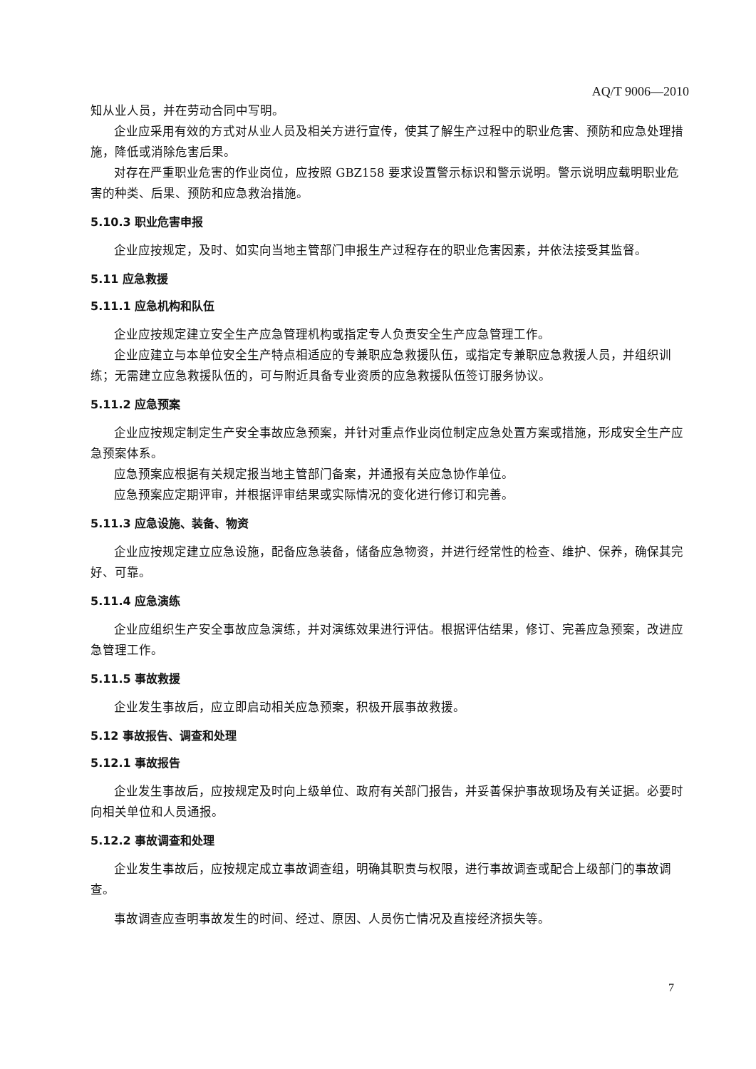AQ/T 9006—2010
知从业人员，并在劳动合同中写明。
企业应采用有效的方式对从业人员及相关方进行宣传，使其了解生产过程中的职业危害、预防和应急处理措施，降低或消除危害后果。
对存在严重职业危害的作业岗位，应按照 GBZ158 要求设置警示标识和警示说明。警示说明应载明职业危害的种类、后果、预防和应急救治措施。
5.10.3 职业危害申报
企业应按规定，及时、如实向当地主管部门申报生产过程存在的职业危害因素，并依法接受其监督。
5.11 应急救援
5.11.1 应急机构和队伍
企业应按规定建立安全生产应急管理机构或指定专人负责安全生产应急管理工作。
企业应建立与本单位安全生产特点相适应的专兼职应急救援队伍，或指定专兼职应急救援人员，并组织训练；无需建立应急救援队伍的，可与附近具备专业资质的应急救援队伍签订服务协议。
5.11.2 应急预案
企业应按规定制定生产安全事故应急预案，并针对重点作业岗位制定应急处置方案或措施，形成安全生产应急预案体系。
应急预案应根据有关规定报当地主管部门备案，并通报有关应急协作单位。
应急预案应定期评审，并根据评审结果或实际情况的变化进行修订和完善。
5.11.3 应急设施、装备、物资
企业应按规定建立应急设施，配备应急装备，储备应急物资，并进行经常性的检查、维护、保养，确保其完好、可靠。
5.11.4 应急演练
企业应组织生产安全事故应急演练，并对演练效果进行评估。根据评估结果，修订、完善应急预案，改进应急管理工作。
5.11.5 事故救援
企业发生事故后，应立即启动相关应急预案，积极开展事故救援。
5.12 事故报告、调查和处理
5.12.1 事故报告
企业发生事故后，应按规定及时向上级单位、政府有关部门报告，并妥善保护事故现场及有关证据。必要时向相关单位和人员通报。
5.12.2 事故调查和处理
企业发生事故后，应按规定成立事故调查组，明确其职责与权限，进行事故调查或配合上级部门的事故调查。
事故调查应查明事故发生的时间、经过、原因、人员伤亡情况及直接经济损失等。
7